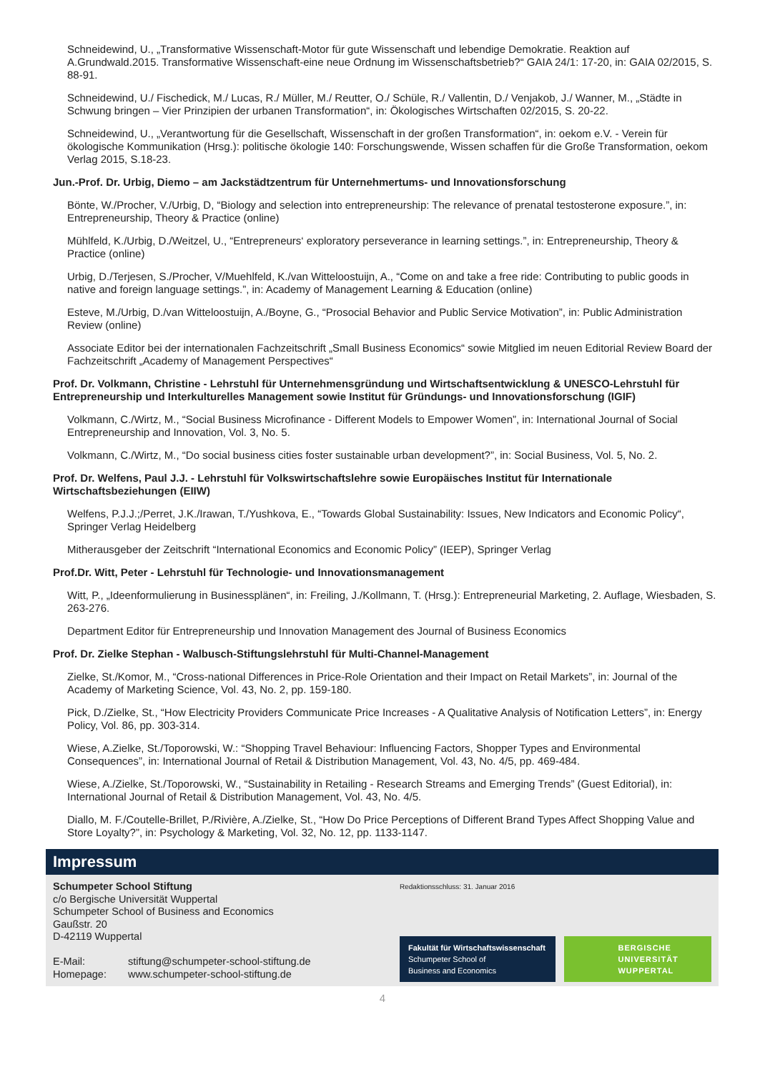Schneidewind, U., „Transformative Wissenschaft-Motor für gute Wissenschaft und lebendige Demokratie. Reaktion auf A.Grundwald.2015. Transformative Wissenschaft-eine neue Ordnung im Wissenschaftsbetrieb?“ GAIA 24/1: 17-20, in: GAIA 02/2015, S. 88-91.
Schneidewind, U./ Fischedick, M./ Lucas, R./ Müller, M./ Reutter, O./ Schüle, R./ Vallentin, D./ Venjakob, J./ Wanner, M., „Städte in Schwung bringen – Vier Prinzipien der urbanen Transformation“, in: Ökologisches Wirtschaften 02/2015, S. 20-22.
Schneidewind, U., „Verantwortung für die Gesellschaft, Wissenschaft in der großen Transformation“, in: oekom e.V. - Verein für ökologische Kommunikation (Hrsg.): politische ökologie 140: Forschungswende, Wissen schaffen für die Große Transformation, oekom Verlag 2015, S.18-23.
Jun.-Prof. Dr. Urbig, Diemo – am Jackstädtzentrum für Unternehmertums- und Innovationsforschung
Bönte, W./Procher, V./Urbig, D, “Biology and selection into entrepreneurship: The relevance of prenatal testosterone exposure.”, in: Entrepreneurship, Theory & Practice (online)
Mühlfeld, K./Urbig, D./Weitzel, U., “Entrepreneurs‘ exploratory perseverance in learning settings.”, in: Entrepreneurship, Theory & Practice (online)
Urbig, D./Terjesen, S./Procher, V/Muehlfeld, K./van Witteloostuijn, A., “Come on and take a free ride: Contributing to public goods in native and foreign language settings.”, in: Academy of Management Learning & Education (online)
Esteve, M./Urbig, D./van Witteloostuijn, A./Boyne, G., “Prosocial Behavior and Public Service Motivation”, in: Public Administration Review (online)
Associate Editor bei der internationalen Fachzeitschrift „Small Business Economics“ sowie Mitglied im neuen Editorial Review Board der Fachzeitschrift „Academy of Management Perspectives“
Prof. Dr. Volkmann, Christine - Lehrstuhl für Unternehmensgründung und Wirtschaftsentwicklung & UNESCO-Lehrstuhl für Entrepreneurship und Interkulturelles Management sowie Institut für Gründungs- und Innovationsforschung (IGIF)
Volkmann, C./Wirtz, M., “Social Business Microfinance - Different Models to Empower Women”, in: International Journal of Social Entrepreneurship and Innovation, Vol. 3, No. 5.
Volkmann, C./Wirtz, M., “Do social business cities foster sustainable urban development?”, in: Social Business, Vol. 5, No. 2.
Prof. Dr. Welfens, Paul J.J. - Lehrstuhl für Volkswirtschaftslehre sowie Europäisches Institut für Internationale Wirtschaftsbeziehungen (EIIW)
Welfens, P.J.J.;/Perret, J.K./Irawan, T./Yushkova, E., “Towards Global Sustainability: Issues, New Indicators and Economic Policy“, Springer Verlag Heidelberg
Mitherausgeber der Zeitschrift “International Economics and Economic Policy” (IEEP), Springer Verlag
Prof.Dr. Witt, Peter - Lehrstuhl für Technologie- und Innovationsmanagement
Witt, P., „Ideenformulierung in Businessplänen“, in: Freiling, J./Kollmann, T. (Hrsg.): Entrepreneurial Marketing, 2. Auflage, Wiesbaden, S. 263-276.
Department Editor für Entrepreneurship und Innovation Management des Journal of Business Economics
Prof. Dr. Zielke Stephan - Walbusch-Stiftungslehrstuhl für Multi-Channel-Management
Zielke, St./Komor, M., “Cross-national Differences in Price-Role Orientation and their Impact on Retail Markets”, in: Journal of the Academy of Marketing Science, Vol. 43, No. 2, pp. 159-180.
Pick, D./Zielke, St., “How Electricity Providers Communicate Price Increases - A Qualitative Analysis of Notification Letters”, in: Energy Policy, Vol. 86, pp. 303-314.
Wiese, A.Zielke, St./Toporowski, W.: “Shopping Travel Behaviour: Influencing Factors, Shopper Types and Environmental Consequences”, in: International Journal of Retail & Distribution Management, Vol. 43, No. 4/5, pp. 469-484.
Wiese, A./Zielke, St./Toporowski, W., “Sustainability in Retailing - Research Streams and Emerging Trends” (Guest Editorial), in: International Journal of Retail & Distribution Management, Vol. 43, No. 4/5.
Diallo, M. F./Coutelle-Brillet, P./Rivière, A./Zielke, St., “How Do Price Perceptions of Different Brand Types Affect Shopping Value and Store Loyalty?”, in: Psychology & Marketing, Vol. 32, No. 12, pp. 1133-1147.
Impressum
Schumpeter School Stiftung
c/o Bergische Universität Wuppertal
Schumpeter School of Business and Economics
Gaußstr. 20
D-42119 Wuppertal
| E-Mail: | stiftung@schumpeter-school-stiftung.de |
| Homepage: | www.schumpeter-school-stiftung.de |
Redaktionsschluss: 31. Januar 2016
Fakultät für Wirtschaftswissenschaft
Schumpeter School of
Business and Economics
BERGISCHE
UNIVERSITÄT
WUPPERTAL
4